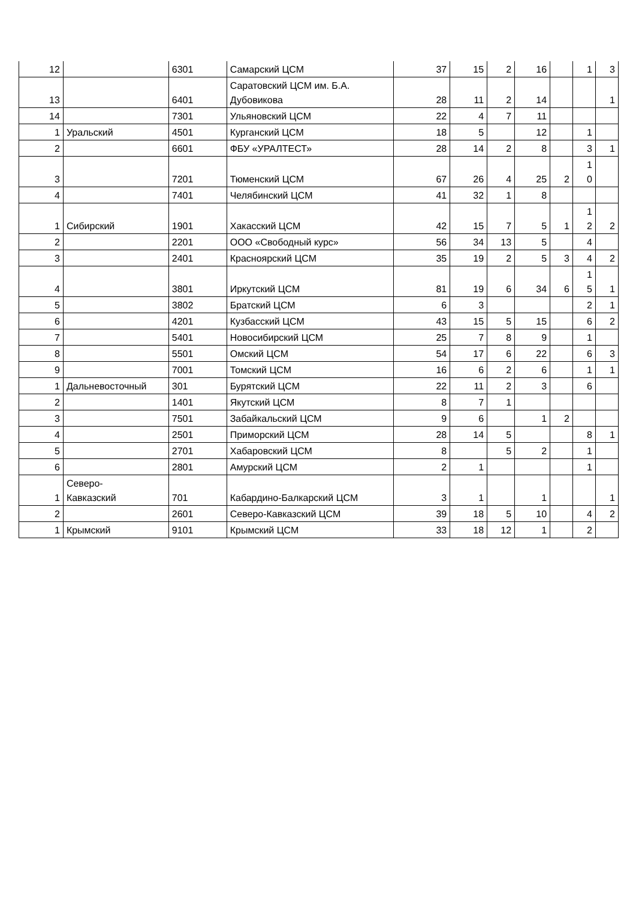| 12 | | 6301 | Самарский ЦСМ | 37 | 15 | 2 | 16 | | 1 | 3 |
| 13 | | 6401 | Саратовский ЦСМ им. Б.А. Дубовикова | 28 | 11 | 2 | 14 | | | 1 |
| 14 | | 7301 | Ульяновский ЦСМ | 22 | 4 | 7 | 11 | | | |
| 1 | Уральский | 4501 | Курганский ЦСМ | 18 | 5 | | 12 | | 1 | |
| 2 | | 6601 | ФБУ «УРАЛТЕСТ» | 28 | 14 | 2 | 8 | | 3 | 1 |
| 3 | | 7201 | Тюменский ЦСМ | 67 | 26 | 4 | 25 | 2 | 1 0 | |
| 4 | | 7401 | Челябинский ЦСМ | 41 | 32 | 1 | 8 | | | |
| 1 | Сибирский | 1901 | Хакасский ЦСМ | 42 | 15 | 7 | 5 | 1 | 1 2 | 2 |
| 2 | | 2201 | ООО «Свободный курс» | 56 | 34 | 13 | 5 | | 4 | |
| 3 | | 2401 | Красноярский ЦСМ | 35 | 19 | 2 | 5 | 3 | 4 | 2 |
| 4 | | 3801 | Иркутский ЦСМ | 81 | 19 | 6 | 34 | 6 | 1 5 | 1 |
| 5 | | 3802 | Братский ЦСМ | 6 | 3 | | | | 2 | 1 |
| 6 | | 4201 | Кузбасский ЦСМ | 43 | 15 | 5 | 15 | | 6 | 2 |
| 7 | | 5401 | Новосибирский ЦСМ | 25 | 7 | 8 | 9 | | 1 | |
| 8 | | 5501 | Омский ЦСМ | 54 | 17 | 6 | 22 | | 6 | 3 |
| 9 | | 7001 | Томский ЦСМ | 16 | 6 | 2 | 6 | | 1 | 1 |
| 1 | Дальневосточный | 301 | Бурятский ЦСМ | 22 | 11 | 2 | 3 | | 6 | |
| 2 | | 1401 | Якутский ЦСМ | 8 | 7 | 1 | | | | |
| 3 | | 7501 | Забайкальский ЦСМ | 9 | 6 | | 1 | 2 | | |
| 4 | | 2501 | Приморский ЦСМ | 28 | 14 | 5 | | | 8 | 1 |
| 5 | | 2701 | Хабаровский ЦСМ | 8 | | 5 | 2 | | 1 | |
| 6 | | 2801 | Амурский ЦСМ | 2 | 1 | | | | 1 | |
| 1 | Северо- Кавказский | 701 | Кабардино-Балкарский ЦСМ | 3 | 1 | | 1 | | | 1 |
| 2 | | 2601 | Северо-Кавказский ЦСМ | 39 | 18 | 5 | 10 | | 4 | 2 |
| 1 | Крымский | 9101 | Крымский ЦСМ | 33 | 18 | 12 | 1 | | 2 | |